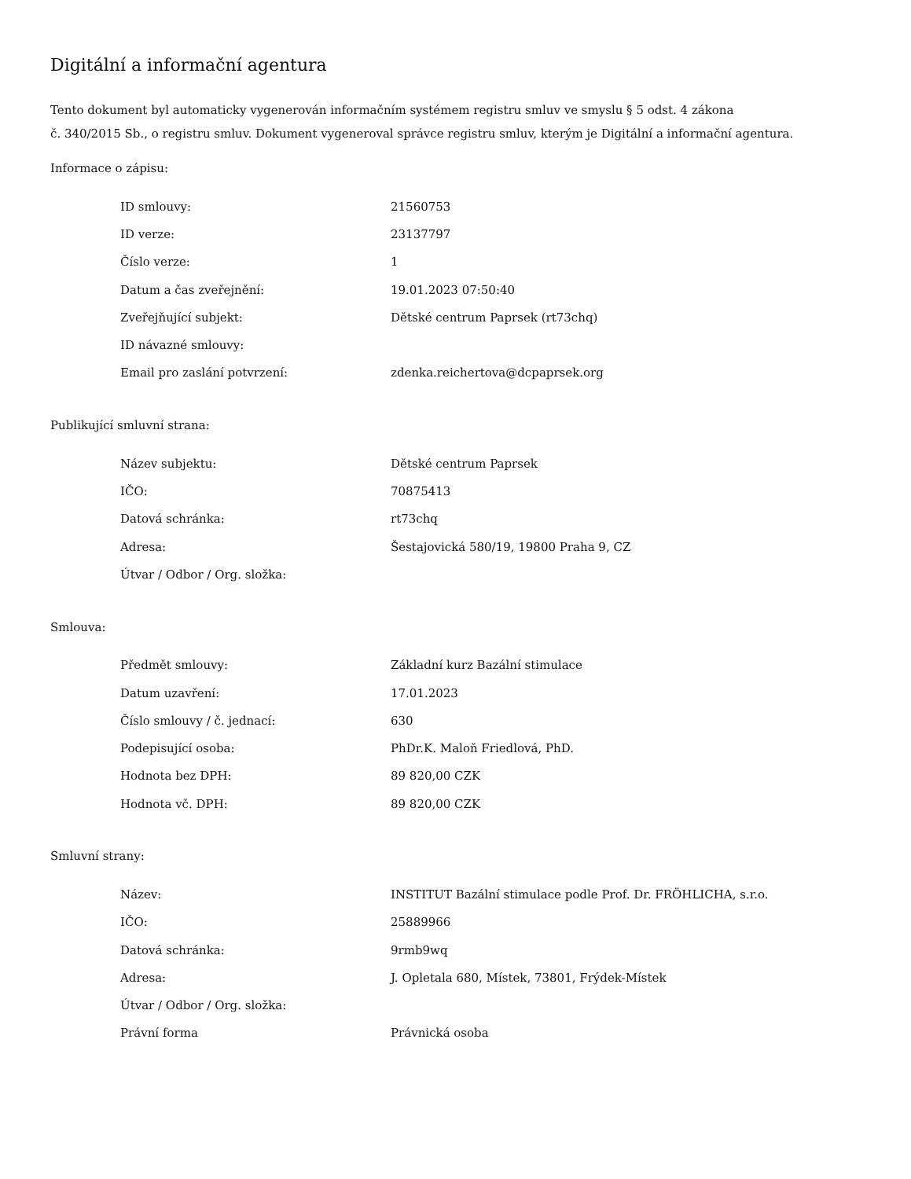Digitální a informační agentura
Tento dokument byl automaticky vygenerován informačním systémem registru smluv ve smyslu § 5 odst. 4 zákona
č. 340/2015 Sb., o registru smluv. Dokument vygeneroval správce registru smluv, kterým je Digitální a informační agentura.
Informace o zápisu:
| ID smlouvy: | 21560753 |
| ID verze: | 23137797 |
| Číslo verze: | 1 |
| Datum a čas zveřejnění: | 19.01.2023 07:50:40 |
| Zveřejňující subjekt: | Dětské centrum Paprsek (rt73chq) |
| ID návazné smlouvy: | |
| Email pro zaslání potvrzení: | zdenka.reichertova@dcpaprsek.org |
Publikující smluvní strana:
| Název subjektu: | Dětské centrum Paprsek |
| IČO: | 70875413 |
| Datová schránka: | rt73chq |
| Adresa: | Šestajovická 580/19, 19800 Praha 9, CZ |
| Útvar / Odbor / Org. složka: | |
Smlouva:
| Předmět smlouvy: | Základní kurz Bazální stimulace |
| Datum uzavření: | 17.01.2023 |
| Číslo smlouvy / č. jednací: | 630 |
| Podepisující osoba: | PhDr.K. Maloň Friedlová, PhD. |
| Hodnota bez DPH: | 89 820,00 CZK |
| Hodnota vč. DPH: | 89 820,00 CZK |
Smluvní strany:
| Název: | INSTITUT Bazální stimulace podle Prof. Dr. FRÖHLICHA, s.r.o. |
| IČO: | 25889966 |
| Datová schránka: | 9rmb9wq |
| Adresa: | J. Opletala 680, Místek, 73801, Frýdek-Místek |
| Útvar / Odbor / Org. složka: | |
| Právní forma | Právnická osoba |